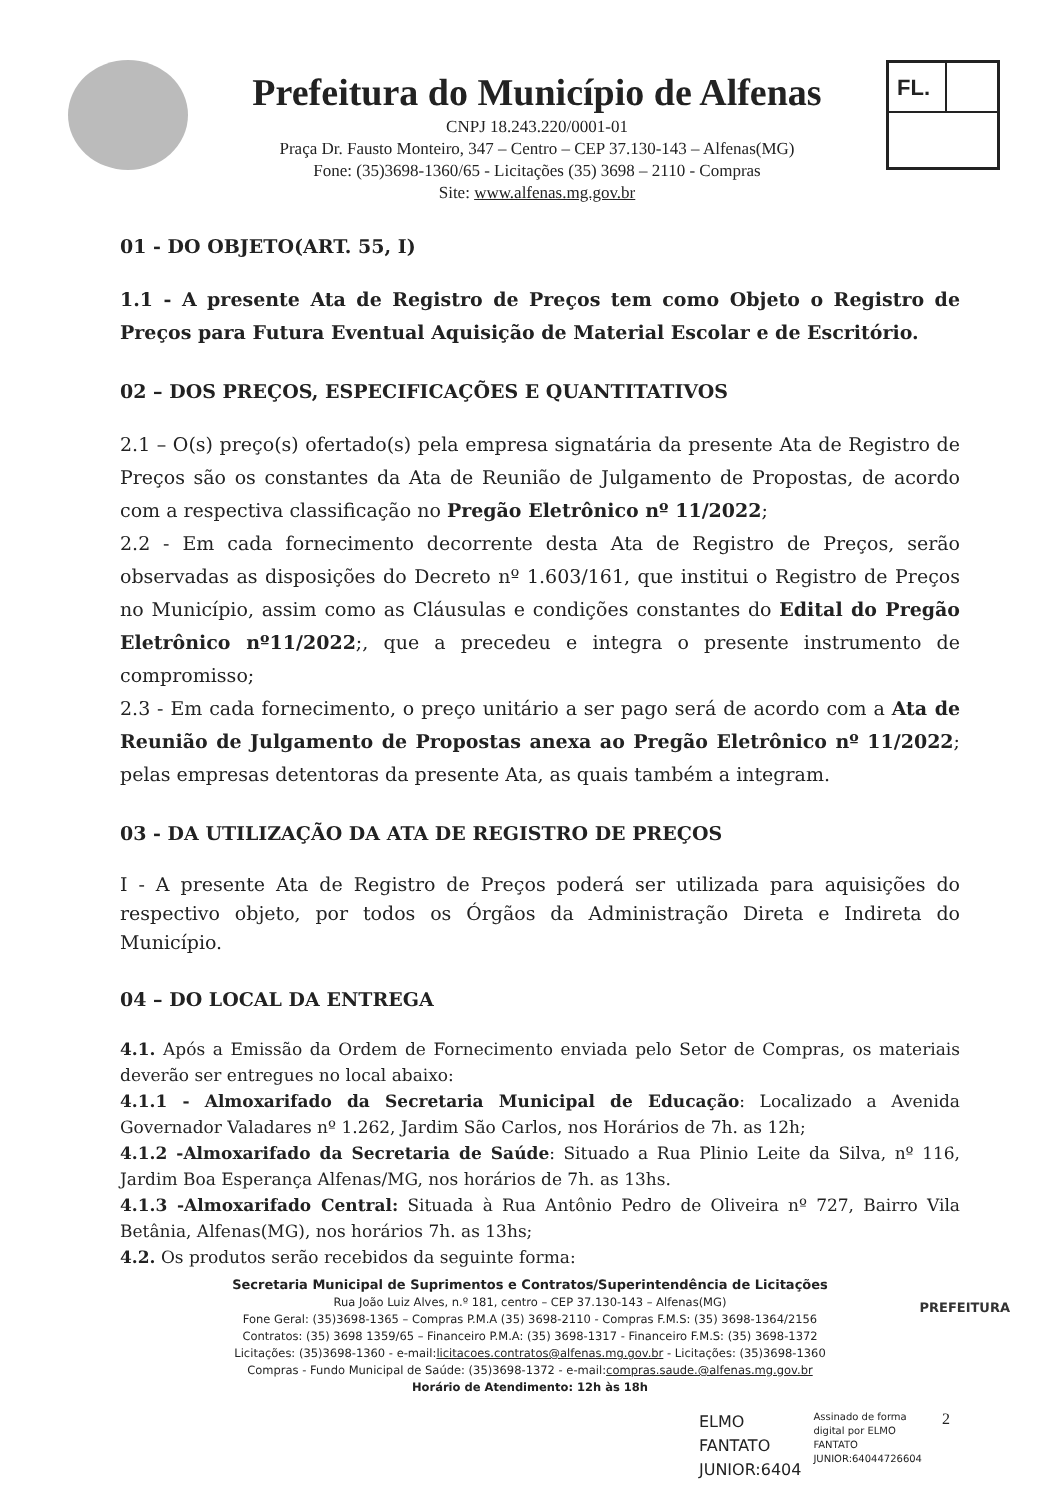Prefeitura do Município de Alfenas
CNPJ 18.243.220/0001-01
Praça Dr. Fausto Monteiro, 347 – Centro – CEP 37.130-143 – Alfenas(MG)
Fone: (35)3698-1360/65 - Licitações (35) 3698 – 2110 - Compras
Site: www.alfenas.mg.gov.br
FL.
01 - DO OBJETO(ART. 55, I)
1.1 - A presente Ata de Registro de Preços tem como Objeto o Registro de Preços para Futura Eventual Aquisição de Material Escolar e de Escritório.
02 – DOS PREÇOS, ESPECIFICAÇÕES E QUANTITATIVOS
2.1 – O(s) preço(s) ofertado(s) pela empresa signatária da presente Ata de Registro de Preços são os constantes da Ata de Reunião de Julgamento de Propostas, de acordo com a respectiva classificação no Pregão Eletrônico nº 11/2022;
2.2 - Em cada fornecimento decorrente desta Ata de Registro de Preços, serão observadas as disposições do Decreto nº 1.603/161, que institui o Registro de Preços no Município, assim como as Cláusulas e condições constantes do Edital do Pregão Eletrônico nº11/2022;, que a precedeu e integra o presente instrumento de compromisso;
2.3 - Em cada fornecimento, o preço unitário a ser pago será de acordo com a Ata de Reunião de Julgamento de Propostas anexa ao Pregão Eletrônico nº 11/2022; pelas empresas detentoras da presente Ata, as quais também a integram.
03 - DA UTILIZAÇÃO DA ATA DE REGISTRO DE PREÇOS
I - A presente Ata de Registro de Preços poderá ser utilizada para aquisições do respectivo objeto, por todos os Órgãos da Administração Direta e Indireta do Município.
04 – DO LOCAL DA ENTREGA
4.1. Após a Emissão da Ordem de Fornecimento enviada pelo Setor de Compras, os materiais deverão ser entregues no local abaixo:
4.1.1 - Almoxarifado da Secretaria Municipal de Educação: Localizado a Avenida Governador Valadares nº 1.262, Jardim São Carlos, nos Horários de 7h. as 12h;
4.1.2 -Almoxarifado da Secretaria de Saúde: Situado a Rua Plinio Leite da Silva, nº 116, Jardim Boa Esperança Alfenas/MG, nos horários de 7h. as 13hs.
4.1.3 -Almoxarifado Central: Situada à Rua Antônio Pedro de Oliveira nº 727, Bairro Vila Betânia, Alfenas(MG), nos horários 7h. as 13hs;
4.2. Os produtos serão recebidos da seguinte forma:
Secretaria Municipal de Suprimentos e Contratos/Superintendência de Licitações
Rua João Luiz Alves, n.º 181, centro – CEP 37.130-143 – Alfenas(MG)
Fone Geral: (35)3698-1365 – Compras P.M.A (35) 3698-2110 - Compras F.M.S: (35) 3698-1364/2156
Contratos: (35) 3698 1359/65 – Financeiro P.M.A: (35) 3698-1317 - Financeiro F.M.S: (35) 3698-1372
Licitações: (35)3698-1360 - e-mail:licitacoes.contratos@alfenas.mg.gov.br - Licitações: (35)3698-1360
Compras - Fundo Municipal de Saúde: (35)3698-1372 - e-mail:compras.saude.@alfenas.mg.gov.br
Horário de Atendimento: 12h às 18h
PREFEITURA
ELMO
FANTATO
JUNIOR:6404
Assinado de forma
digital por ELMO
FANTATO
JUNIOR:64044726604
2